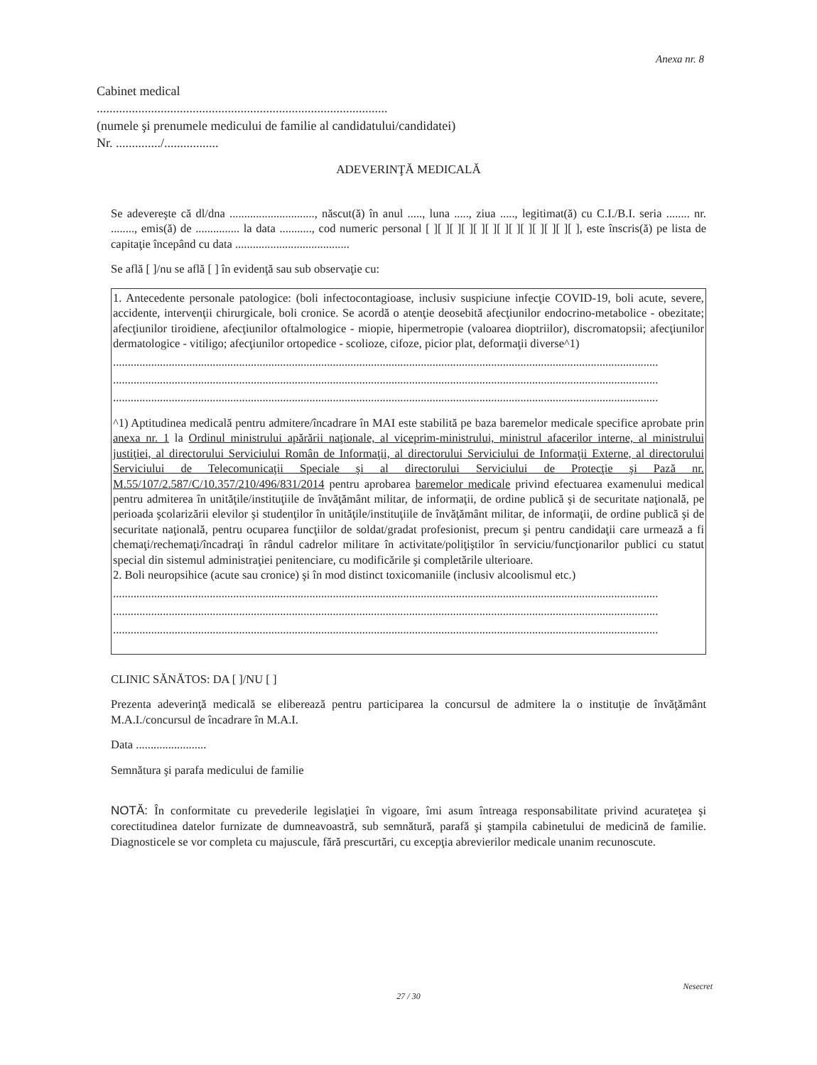Anexa nr. 8
Cabinet medical
...........................................................................................
(numele şi prenumele medicului de familie al candidatului/candidatei)
Nr. ............../.................
ADEVERINŢĂ MEDICALĂ
Se adevereşte că dl/dna ............................., născut(ă) în anul ....., luna ....., ziua ....., legitimat(ă) cu C.I./B.I. seria ........ nr. ........, emis(ă) de ............... la data ..........., cod numeric personal [ ][ ][ ][ ][ ][ ][ ][ ][ ][ ][ ][ ][ ], este înscris(ă) pe lista de capitaţie începând cu data .......................................
Se află [ ]/nu se află [ ] în evidenţă sau sub observaţie cu:
1. Antecedente personale patologice: (boli infectocontagioase, inclusiv suspiciune infecţie COVID-19, boli acute, severe, accidente, intervenţii chirurgicale, boli cronice. Se acordă o atenţie deosebită afecţiunilor endocrino-metabolice - obezitate; afecţiunilor tiroidiene, afecţiunilor oftalmologice - miopie, hipermetropie (valoarea dioptriilor), discromatopsii; afecţiunilor dermatologice - vitiligo; afecţiunilor ortopedice - scolioze, cifoze, picior plat, deformaţii diverse^1)
..........................................................................................................................................................................................
..........................................................................................................................................................................................
..........................................................................................................................................................................................
^1) Aptitudinea medicală pentru admitere/încadrare în MAI este stabilită pe baza baremelor medicale specifice aprobate prin anexa nr. 1 la Ordinul ministrului apărării naţionale, al viceprim-ministrului, ministrul afacerilor interne, al ministrului justiţiei, al directorului Serviciului Român de Informaţii, al directorului Serviciului de Informaţii Externe, al directorului Serviciului de Telecomunicaţii Speciale şi al directorului Serviciului de Protecţie şi Pază nr. M.55/107/2.587/C/10.357/210/496/831/2014 pentru aprobarea baremelor medicale privind efectuarea examenului medical pentru admiterea în unităţile/instituţiile de învăţământ militar, de informaţii, de ordine publică şi de securitate naţională, pe perioada şcolarizării elevilor şi studenţilor în unităţile/instituţiile de învăţământ militar, de informaţii, de ordine publică şi de securitate naţională, pentru ocuparea funcţiilor de soldat/gradat profesionist, precum şi pentru candidaţii care urmează a fi chemaţi/rechemaţi/încadraţi în rândul cadrelor militare în activitate/poliţiştilor în serviciu/funcţionarilor publici cu statut special din sistemul administraţiei penitenciare, cu modificările şi completările ulterioare.
2. Boli neuropsihice (acute sau cronice) şi în mod distinct toxicomaniile (inclusiv alcoolismul etc.)
..........................................................................................................................................................................................
..........................................................................................................................................................................................
..........................................................................................................................................................................................
CLINIC SĂNĂTOS: DA [ ]/NU [ ]
Prezenta adeverinţă medicală se eliberează pentru participarea la concursul de admitere la o instituţie de învăţământ M.A.I./concursul de încadrare în M.A.I.
Data ........................
Semnătura şi parafa medicului de familie
NOTĂ: În conformitate cu prevederile legislaţiei în vigoare, îmi asum întreaga responsabilitate privind acurateţea şi corectitudinea datelor furnizate de dumneavoastră, sub semnătură, parafă şi ştampila cabinetului de medicină de familie. Diagnosticele se vor completa cu majuscule, fără prescurtări, cu excepţia abrevierilor medicale unanim recunoscute.
Nesecret
27 / 30